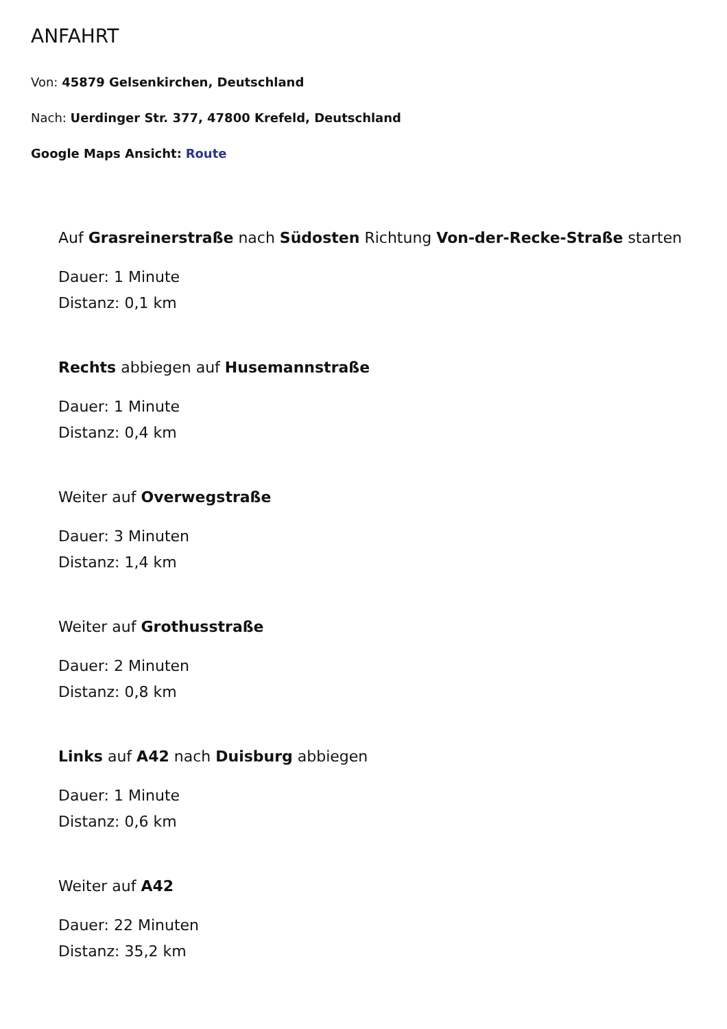ANFAHRT
Von: 45879 Gelsenkirchen, Deutschland
Nach: Uerdinger Str. 377, 47800 Krefeld, Deutschland
Google Maps Ansicht: Route
Auf Grasreinerstraße nach Südosten Richtung Von-der-Recke-Straße starten
Dauer: 1 Minute
Distanz: 0,1 km
Rechts abbiegen auf Husemannstraße
Dauer: 1 Minute
Distanz: 0,4 km
Weiter auf Overwegstraße
Dauer: 3 Minuten
Distanz: 1,4 km
Weiter auf Grothusstraße
Dauer: 2 Minuten
Distanz: 0,8 km
Links auf A42 nach Duisburg abbiegen
Dauer: 1 Minute
Distanz: 0,6 km
Weiter auf A42
Dauer: 22 Minuten
Distanz: 35,2 km